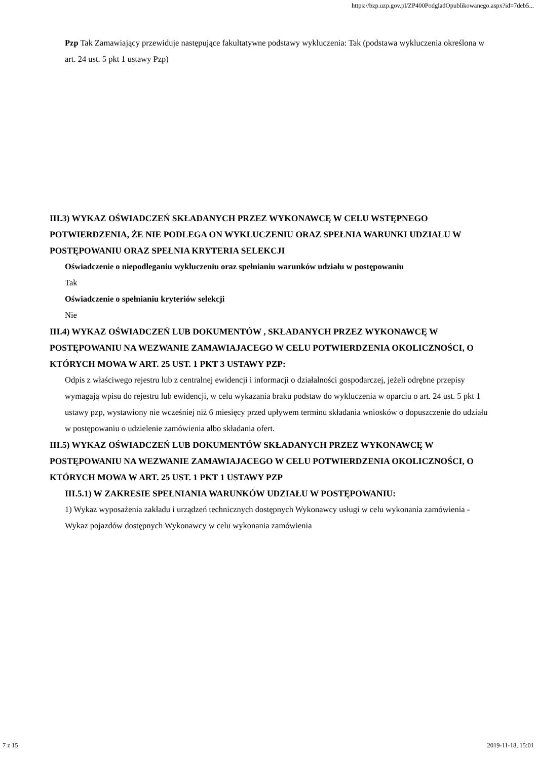https://bzp.uzp.gov.pl/ZP400PodgladOpublikowanego.aspx?id=7deb5...
Pzp Tak Zamawiający przewiduje następujące fakultatywne podstawy wykluczenia: Tak (podstawa wykluczenia określona w art. 24 ust. 5 pkt 1 ustawy Pzp)
III.3) WYKAZ OŚWIADCZEŃ SKŁADANYCH PRZEZ WYKONAWCĘ W CELU WSTĘPNEGO POTWIERDZENIA, ŻE NIE PODLEGA ON WYKLUCZENIU ORAZ SPEŁNIA WARUNKI UDZIAŁU W POSTĘPOWANIU ORAZ SPEŁNIA KRYTERIA SELEKCJI
Oświadczenie o niepodleganiu wykluczeniu oraz spełnianiu warunków udziału w postępowaniu
Tak
Oświadczenie o spełnianiu kryteriów selekcji
Nie
III.4) WYKAZ OŚWIADCZEŃ LUB DOKUMENTÓW , SKŁADANYCH PRZEZ WYKONAWCĘ W POSTĘPOWANIU NA WEZWANIE ZAMAWIAJACEGO W CELU POTWIERDZENIA OKOLICZNOŚCI, O KTÓRYCH MOWA W ART. 25 UST. 1 PKT 3 USTAWY PZP:
Odpis z właściwego rejestru lub z centralnej ewidencji i informacji o działalności gospodarczej, jeżeli odrębne przepisy wymagają wpisu do rejestru lub ewidencji, w celu wykazania braku podstaw do wykluczenia w oparciu o art. 24 ust. 5 pkt 1 ustawy pzp, wystawiony nie wcześniej niż 6 miesięcy przed upływem terminu składania wniosków o dopuszczenie do udziału w postępowaniu o udzielenie zamówienia albo składania ofert.
III.5) WYKAZ OŚWIADCZEŃ LUB DOKUMENTÓW SKŁADANYCH PRZEZ WYKONAWCĘ W POSTĘPOWANIU NA WEZWANIE ZAMAWIAJACEGO W CELU POTWIERDZENIA OKOLICZNOŚCI, O KTÓRYCH MOWA W ART. 25 UST. 1 PKT 1 USTAWY PZP
III.5.1) W ZAKRESIE SPEŁNIANIA WARUNKÓW UDZIAŁU W POSTĘPOWANIU:
1) Wykaz wyposażenia zakładu i urządzeń technicznych dostępnych Wykonawcy usługi w celu wykonania zamówienia - Wykaz pojazdów dostępnych Wykonawcy w celu wykonania zamówienia
7 z 15 2019-11-18, 15:01